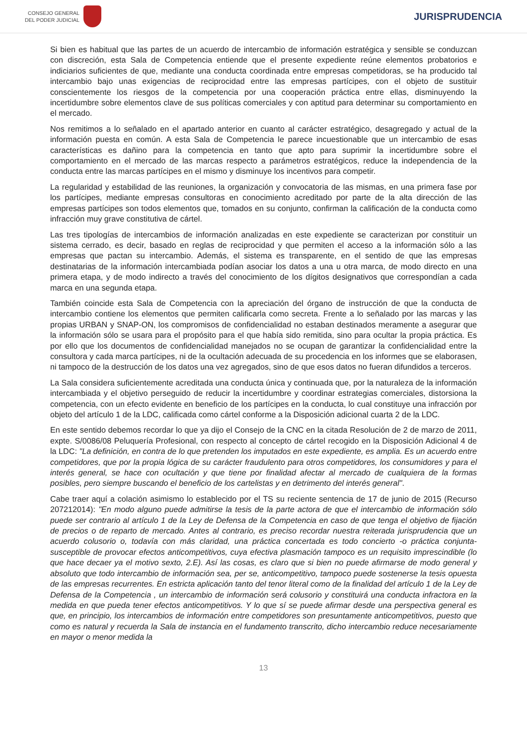CONSEJO GENERAL
DEL PODER JUDICIAL
JURISPRUDENCIA
Si bien es habitual que las partes de un acuerdo de intercambio de información estratégica y sensible se conduzcan con discreción, esta Sala de Competencia entiende que el presente expediente reúne elementos probatorios e indiciarios suficientes de que, mediante una conducta coordinada entre empresas competidoras, se ha producido tal intercambio bajo unas exigencias de reciprocidad entre las empresas partícipes, con el objeto de sustituir conscientemente los riesgos de la competencia por una cooperación práctica entre ellas, disminuyendo la incertidumbre sobre elementos clave de sus políticas comerciales y con aptitud para determinar su comportamiento en el mercado.
Nos remitimos a lo señalado en el apartado anterior en cuanto al carácter estratégico, desagregado y actual de la información puesta en común. A esta Sala de Competencia le parece incuestionable que un intercambio de esas características es dañino para la competencia en tanto que apto para suprimir la incertidumbre sobre el comportamiento en el mercado de las marcas respecto a parámetros estratégicos, reduce la independencia de la conducta entre las marcas partícipes en el mismo y disminuye los incentivos para competir.
La regularidad y estabilidad de las reuniones, la organización y convocatoria de las mismas, en una primera fase por los partícipes, mediante empresas consultoras en conocimiento acreditado por parte de la alta dirección de las empresas partícipes son todos elementos que, tomados en su conjunto, confirman la calificación de la conducta como infracción muy grave constitutiva de cártel.
Las tres tipologías de intercambios de información analizadas en este expediente se caracterizan por constituir un sistema cerrado, es decir, basado en reglas de reciprocidad y que permiten el acceso a la información sólo a las empresas que pactan su intercambio. Además, el sistema es transparente, en el sentido de que las empresas destinatarias de la información intercambiada podían asociar los datos a una u otra marca, de modo directo en una primera etapa, y de modo indirecto a través del conocimiento de los dígitos designativos que correspondían a cada marca en una segunda etapa.
También coincide esta Sala de Competencia con la apreciación del órgano de instrucción de que la conducta de intercambio contiene los elementos que permiten calificarla como secreta. Frente a lo señalado por las marcas y las propias URBAN y SNAP-ON, los compromisos de confidencialidad no estaban destinados meramente a asegurar que la información sólo se usara para el propósito para el que había sido remitida, sino para ocultar la propia práctica. Es por ello que los documentos de confidencialidad manejados no se ocupan de garantizar la confidencialidad entre la consultora y cada marca partícipes, ni de la ocultación adecuada de su procedencia en los informes que se elaborasen, ni tampoco de la destrucción de los datos una vez agregados, sino de que esos datos no fueran difundidos a terceros.
La Sala considera suficientemente acreditada una conducta única y continuada que, por la naturaleza de la información intercambiada y el objetivo perseguido de reducir la incertidumbre y coordinar estrategias comerciales, distorsiona la competencia, con un efecto evidente en beneficio de los partícipes en la conducta, lo cual constituye una infracción por objeto del artículo 1 de la LDC, calificada como cártel conforme a la Disposición adicional cuarta 2 de la LDC.
En este sentido debemos recordar lo que ya dijo el Consejo de la CNC en la citada Resolución de 2 de marzo de 2011, expte. S/0086/08 Peluquería Profesional, con respecto al concepto de cártel recogido en la Disposición Adicional 4 de la LDC: "La definición, en contra de lo que pretenden los imputados en este expediente, es amplia. Es un acuerdo entre competidores, que por la propia lógica de su carácter fraudulento para otros competidores, los consumidores y para el interés general, se hace con ocultación y que tiene por finalidad afectar al mercado de cualquiera de la formas posibles, pero siempre buscando el beneficio de los cartelistas y en detrimento del interés general".
Cabe traer aquí a colación asimismo lo establecido por el TS su reciente sentencia de 17 de junio de 2015 (Recurso 207212014): "En modo alguno puede admitirse la tesis de la parte actora de que el intercambio de información sólo puede ser contrario al artículo 1 de la Ley de Defensa de la Competencia en caso de que tenga el objetivo de fijación de precios o de reparto de mercado. Antes al contrario, es preciso recordar nuestra reiterada jurisprudencia que un acuerdo colusorio o, todavía con más claridad, una práctica concertada es todo concierto -o práctica conjunta- susceptible de provocar efectos anticompetitivos, cuya efectiva plasmación tampoco es un requisito imprescindible (lo que hace decaer ya el motivo sexto, 2.E). Así las cosas, es claro que si bien no puede afirmarse de modo general y absoluto que todo intercambio de información sea, per se, anticompetitivo, tampoco puede sostenerse la tesis opuesta de las empresas recurrentes. En estricta aplicación tanto del tenor literal como de la finalidad del artículo 1 de la Ley de Defensa de la Competencia , un intercambio de información será colusorio y constituirá una conducta infractora en la medida en que pueda tener efectos anticompetitivos. Y lo que sí se puede afirmar desde una perspectiva general es que, en principio, los intercambios de información entre competidores son presuntamente anticompetitivos, puesto que como es natural y recuerda la Sala de instancia en el fundamento transcrito, dicho intercambio reduce necesariamente en mayor o menor medida la
13